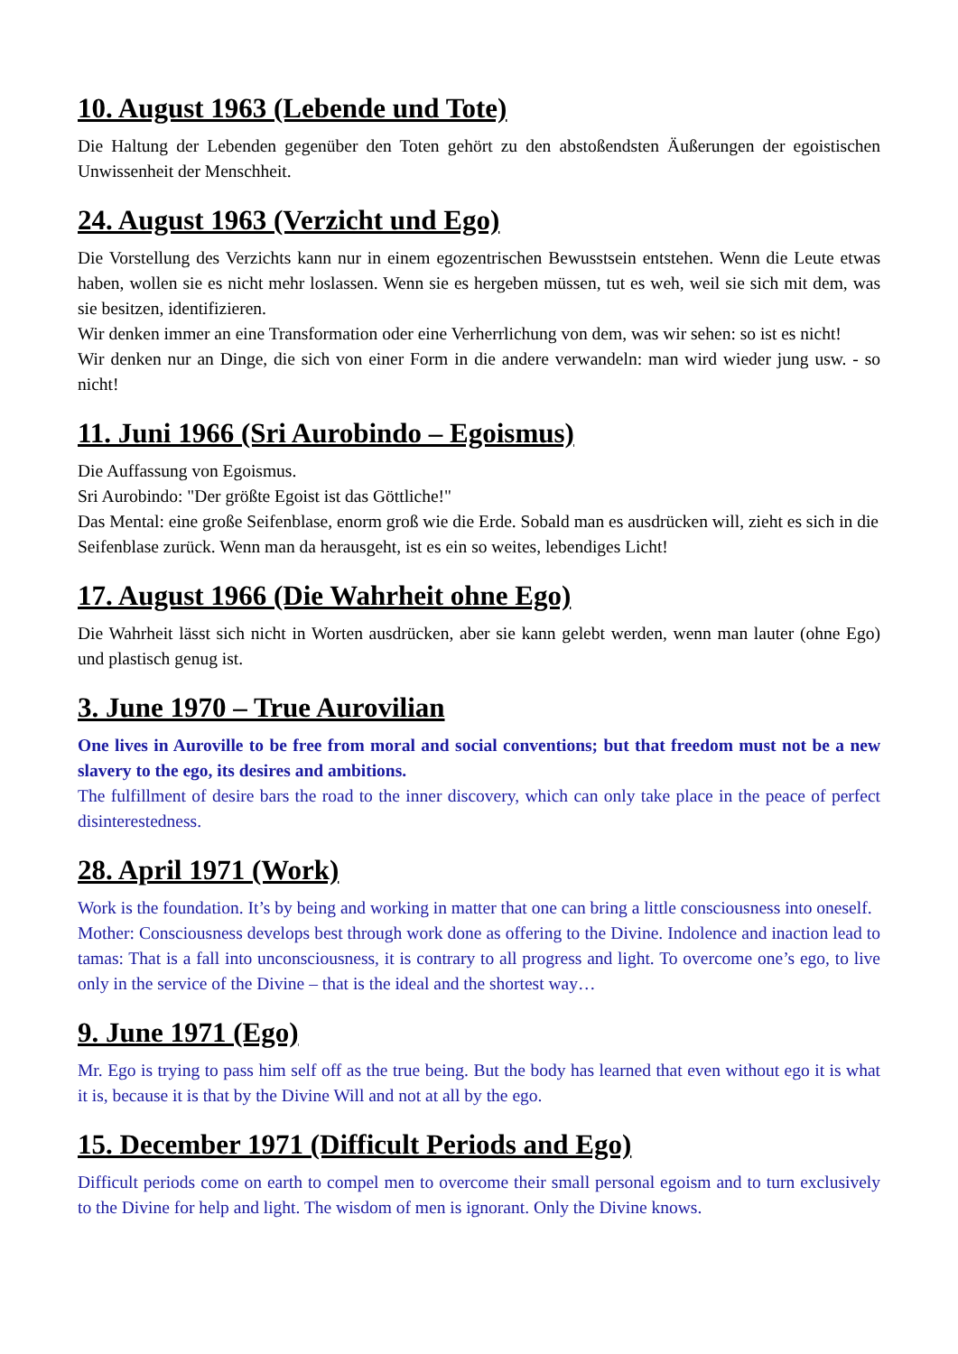10. August 1963 (Lebende und Tote)
Die Haltung der Lebenden gegenüber den Toten gehört zu den abstoßendsten Äußerungen der egoistischen Unwissenheit der Menschheit.
24. August 1963 (Verzicht und Ego)
Die Vorstellung des Verzichts kann nur in einem egozentrischen Bewusstsein entstehen. Wenn die Leute etwas haben, wollen sie es nicht mehr loslassen. Wenn sie es hergeben müssen, tut es weh, weil sie sich mit dem, was sie besitzen, identifizieren.
Wir denken immer an eine Transformation oder eine Verherrlichung von dem, was wir sehen: so ist es nicht!
Wir denken nur an Dinge, die sich von einer Form in die andere verwandeln: man wird wieder jung usw. - so nicht!
11. Juni 1966 (Sri Aurobindo – Egoismus)
Die Auffassung von Egoismus.
Sri Aurobindo: "Der größte Egoist ist das Göttliche!"
Das Mental: eine große Seifenblase, enorm groß wie die Erde. Sobald man es ausdrücken will, zieht es sich in die Seifenblase zurück. Wenn man da herausgeht, ist es ein so weites, lebendiges Licht!
17. August 1966 (Die Wahrheit ohne Ego)
Die Wahrheit lässt sich nicht in Worten ausdrücken, aber sie kann gelebt werden, wenn man lauter (ohne Ego) und plastisch genug ist.
3. June 1970 – True Aurovilian
One lives in Auroville to be free from moral and social conventions; but that freedom must not be a new slavery to the ego, its desires and ambitions.
The fulfillment of desire bars the road to the inner discovery, which can only take place in the peace of perfect disinterestedness.
28. April 1971 (Work)
Work is the foundation. It’s by being and working in matter that one can bring a little consciousness into oneself.
Mother: Consciousness develops best through work done as offering to the Divine. Indolence and inaction lead to tamas: That is a fall into unconsciousness, it is contrary to all progress and light. To overcome one’s ego, to live only in the service of the Divine – that is the ideal and the shortest way…
9. June 1971 (Ego)
Mr. Ego is trying to pass him self off as the true being. But the body has learned that even without ego it is what it is, because it is that by the Divine Will and not at all by the ego.
15. December 1971 (Difficult Periods and Ego)
Difficult periods come on earth to compel men to overcome their small personal egoism and to turn exclusively to the Divine for help and light. The wisdom of men is ignorant. Only the Divine knows.